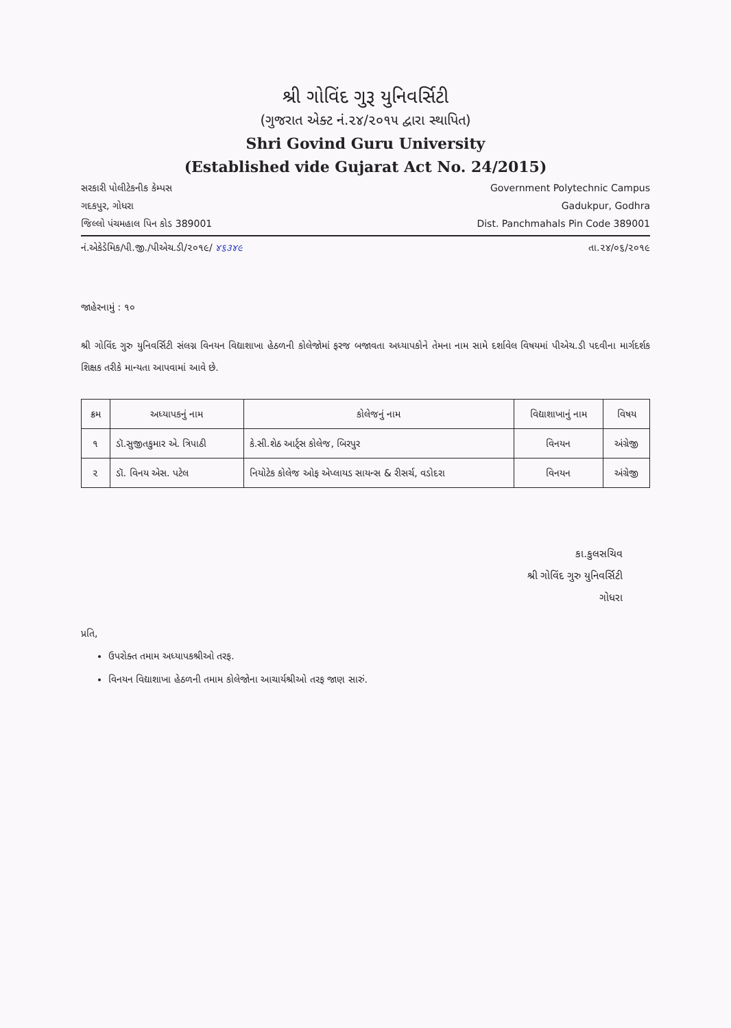શ્રી ગોવિંદ ગુરૂ યુનિવર્સિટી
(ગુજરાત એક્ટ નં.૨૪/૨૦૧૫ દ્વારા સ્થાપિત)
Shri Govind Guru University
(Established vide Gujarat Act No. 24/2015)
સરકારી પોલીટેકનીક કેમ્પસ
ગદકપુર, ગોધરા
જિલ્લો પંચમહાલ પિન કોડ 389001
Government Polytechnic Campus
Gadukpur, Godhra
Dist. Panchmahals Pin Code 389001
નં.એકેડેમિક/પી.જી./પીએચ.ડી/૨૦૧૯/ ૪૬૩૪૯
તા.૨૪/૦૬/૨૦૧૯
જાહેરનામું : ૧૦
શ્રી ગોવિંદ ગુરુ યુનિવર્સિટી સંલગ્ન વિનયન વિદ્યાશાખા હેઠળની કોલેજોમાં ફરજ બજાવતા અધ્યાપકોને તેમના નામ સામે દર્શાવેલ વિષયમાં પીએચ.ડી પદવીના માર્ગદર્શક શિક્ષક તરીકે માન્યતા આપવામાં આવે છે.
| ક્રમ | અધ્યાપકનું નામ | કોલેજનું નામ | વિદ્યાશાખાનું નામ | વિષય |
| --- | --- | --- | --- | --- |
| ૧ | ડૉ.સુજીતકુમાર એ. ત્રિપાઠી | કે.સી.શેઠ આર્ટ્સ કોલેજ, બિરપુર | વિનયન | અંગ્રેજી |
| ૨ | ડૉ. વિનય એસ. પટેલ | નિયોટેક કોલેજ ઓફ એપ્લાયડ સાયન્સ & રીસર્ચ, વડોદરા | વિનયન | અંગ્રેજી |
કા.કુલસચિવ
શ્રી ગોવિંદ ગુરુ યુનિવર્સિટી
ગોધરા
પ્રતિ,
ઉપરોક્ત તમામ અધ્યાપકશ્રીઓ તરફ.
વિનયન વિદ્યાશાખા હેઠળની તમામ કોલેજોના આચાર્યશ્રીઓ તરફ જાણ સારું.